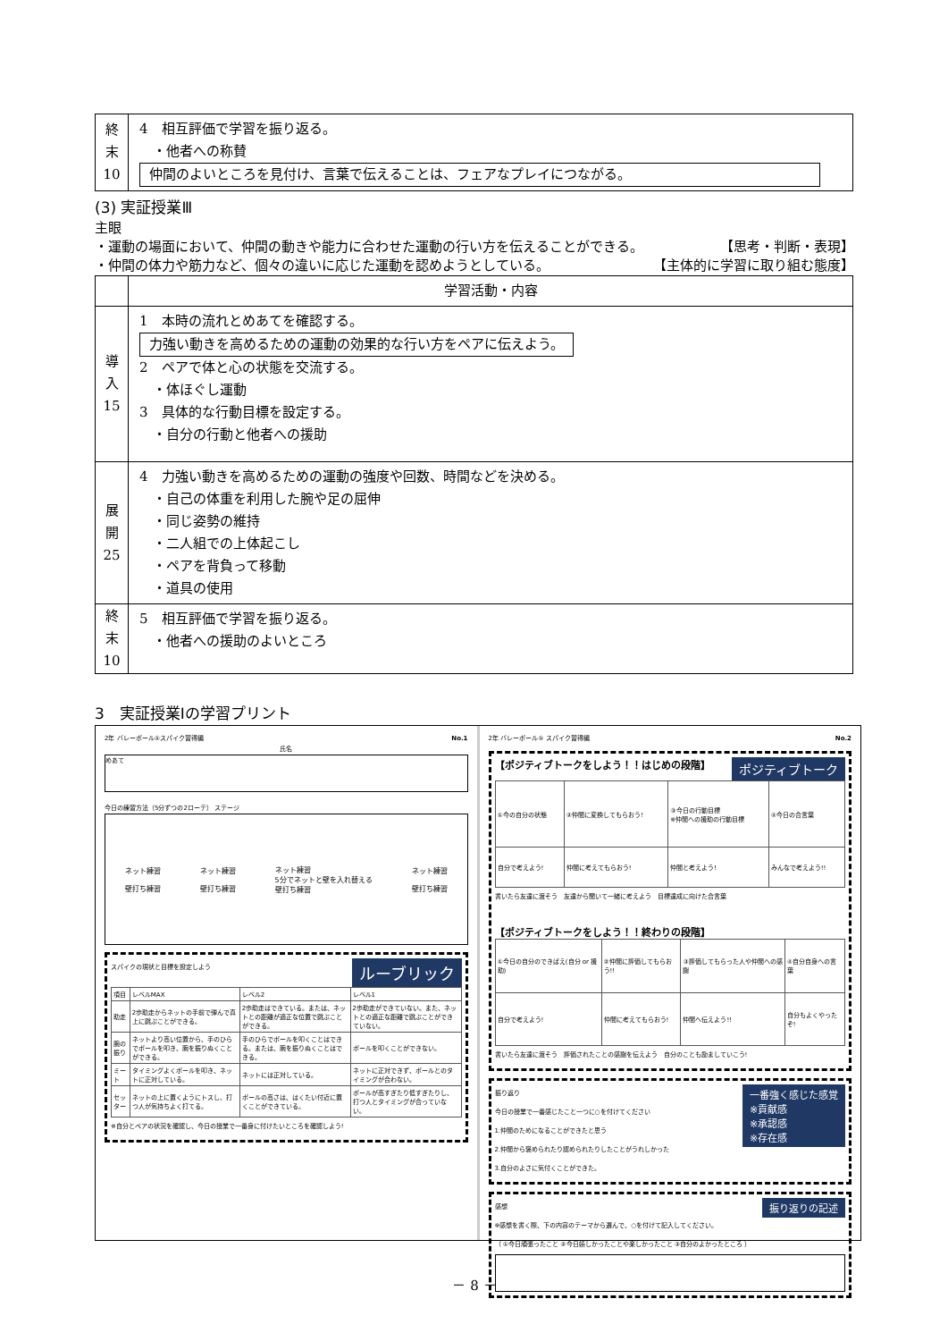| 終 末 10 | 4 相互評価で学習を振り返る。 ・他者への称賛 仲間のよいところを見付け、言葉で伝えることは、フェアなプレイにつながる。 |
(3) 実証授業Ⅲ
主眼
・運動の場面において、仲間の動きや能力に合わせた運動の行い方を伝えることができる。 【思考・判断・表現】
・仲間の体力や筋力など、個々の違いに応じた運動を認めようとしている。 【主体的に学習に取り組む態度】
| | 学習活動・内容 |
| --- | --- |
| 導 入 15 | 1 本時の流れとめあてを確認する。 力強い動きを高めるための運動の効果的な行い方をペアに伝えよう。 2 ペアで体と心の状態を交流する。 ・体ほぐし運動 3 具体的な行動目標を設定する。 ・自分の行動と他者への援助 |
| 展 開 25 | 4 力強い動きを高めるための運動の強度や回数、時間などを決める。 ・自己の体重を利用した腕や足の屈伸 ・同じ姿勢の維持 ・二人組での上体起こし ・ペアを背負って移動 ・道具の使用 |
| 終 末 10 | 5 相互評価で学習を振り返る。 ・他者への援助のよいところ |
3　実証授業Ⅰの学習プリント
2年 バレーボール⑤スパイク習得編 No.1
氏名
めあて
今日の練習方法（5分ずつの2ローテ） ステージ
ネット練習
壁打ち練習 ネット練習
壁打ち練習 ネット練習
5分でネットと壁を入れ替える
壁打ち練習 ネット練習
壁打ち練習
ルーブリック
スパイクの現状と目標を設定しよう
| 項目 | レベルMAX | レベル2 | レベル1 |
| 助走 | 2歩助走からネットの手前で弾んで真上に跳ぶことができる。 | 2歩助走はできている。または、ネットとの距離が適正な位置で跳ぶことができる。 | 2歩助走ができていない。また、ネットとの適正な距離で跳ぶことができていない。 |
| 腕の振り | ネットより高い位置から、手のひらでボールを叩き、腕を振りぬくことができる。 | 手のひらでボールを叩くことはできる。または、腕を振りぬくことはできる。 | ボールを叩くことができない。 |
| ミート | タイミングよくボールを叩き、ネットに正対している。 | ネットには正対している。 | ネットに正対できず、ボールとのタイミングが合わない。 |
| セッター | ネットの上に置くようにトスし、打つ人が気持ちよく打てる。 | ボールの高さは、はくたい付近に置くことができている。 | ボールが高すぎたり低すぎたりし、打つ人とタイミングが合っていない。 |
※自分とペアの状況を確認し、今日の授業で一番身に付けたいところを確認しよう!
2年 バレーボール⑤ スパイク習得編 No.2
【ポジティブトークをしよう！！はじめの段階】 ポジティブトーク
| ①今の自分の状態 | ②仲間に変換してもらおう! | ③今日の行動目標 ※仲間への援助の行動目標 | ④今日の合言葉 |
| 自分で考えよう! | 仲間に考えてもらおう! | 仲間と考えよう! | みんなで考えよう!! |
書いたら友達に渡そう　友達から聞いて一緒に考えよう　目標達成に向けた合言葉
【ポジティブトークをしよう！！終わりの段階】
| ①今日の自分のできばえ(自分 or 援助) | ②仲間に評価してもらおう!! | ③評価してもらった人や仲間への感謝 | ④自分自身への言葉 |
| 自分で考えよう! | 仲間に考えてもらおう! | 仲間へ伝えよう!! | 自分もよくやったぞ! |
書いたら友達に渡そう　評価されたことの感謝を伝えよう　自分のことも励ましていこう!
一番強く感じた感覚
※貢献感
※承認感
※存在感
振り返り
今日の授業で一番感じたこと一つに○を付けてください
1.仲間のためになることができたと思う
2.仲間から褒められたり認められたりしたことがうれしかった
3.自分のよさに気付くことができた。
振り返りの記述
感想
※感想を書く際、下の内容のテーマから選んで、○を付けて記入してください。
（ ①今日頑張ったこと ②今日嬉しかったことや楽しかったこと ③自分のよかったところ ）
－ 8 －